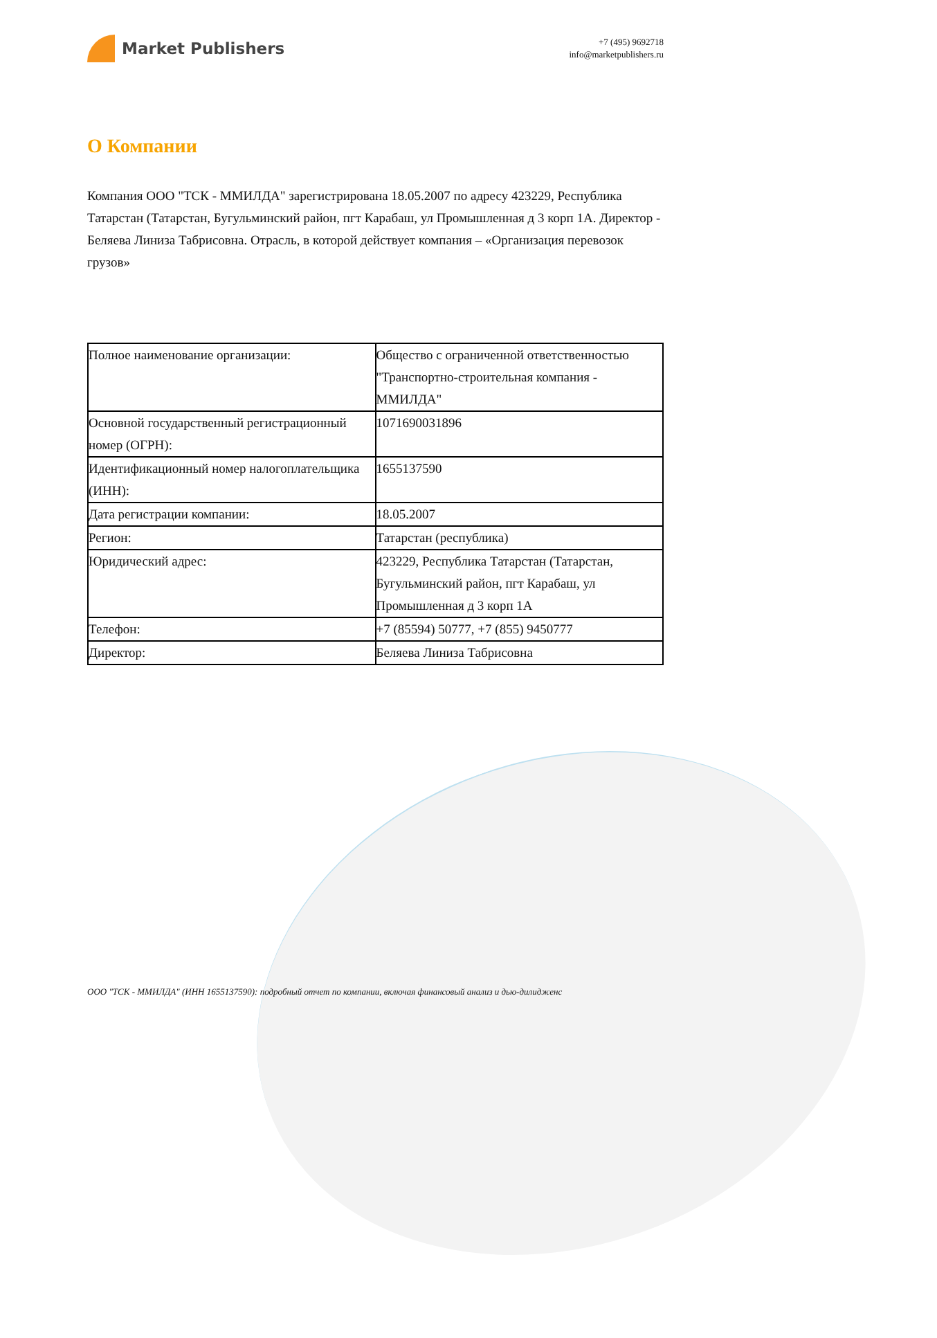Market Publishers
+7 (495) 9692718
info@marketpublishers.ru
О Компании
Компания ООО "ТСК - ММИЛДА" зарегистрирована 18.05.2007 по адресу 423229, Республика Татарстан (Татарстан, Бугульминский район, пгт Карабаш, ул Промышленная д 3 корп 1А. Директор - Беляева Линиза Табрисовна. Отрасль, в которой действует компания – «Организация перевозок грузов»
| Полное наименование организации: | Общество с ограниченной ответственностью "Транспортно-строительная компания - ММИЛДА" |
| Основной государственный регистрационный номер (ОГРН): | 1071690031896 |
| Идентификационный номер налогоплательщика (ИНН): | 1655137590 |
| Дата регистрации компании: | 18.05.2007 |
| Регион: | Татарстан (республика) |
| Юридический адрес: | 423229, Республика Татарстан (Татарстан, Бугульминский район, пгт Карабаш, ул Промышленная д 3 корп 1А |
| Телефон: | +7 (85594) 50777, +7 (855) 9450777 |
| Директор: | Беляева Линиза Табрисовна |
ООО "ТСК - ММИЛДА" (ИНН 1655137590): подробный отчет по компании, включая финансовый анализ и дью-дилидженс